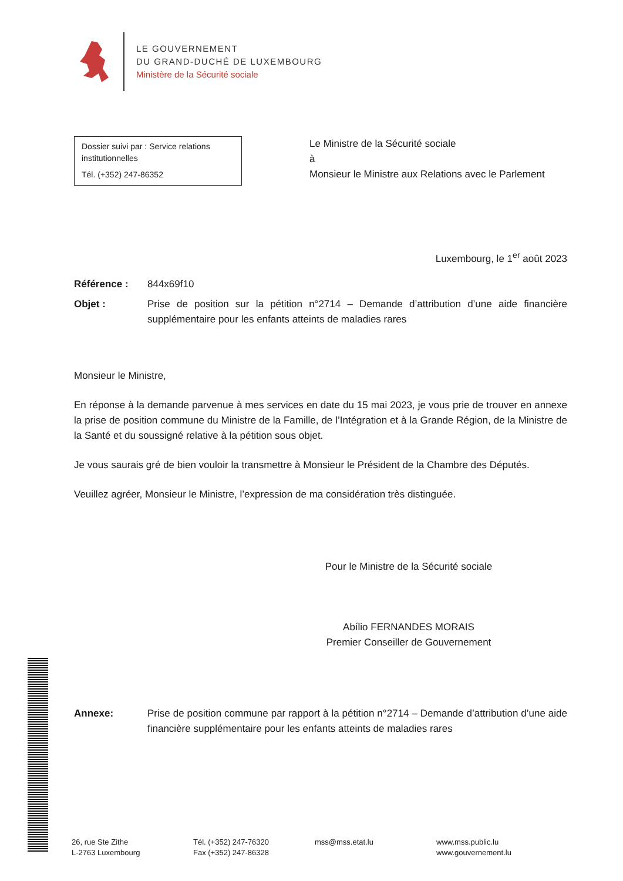LE GOUVERNEMENT
DU GRAND-DUCHÉ DE LUXEMBOURG
Ministère de la Sécurité sociale
Dossier suivi par : Service relations institutionnelles
Tél. (+352) 247-86352
Le Ministre de la Sécurité sociale
à
Monsieur le Ministre aux Relations avec le Parlement
Luxembourg, le 1<sup>er</sup> août 2023
Référence : 844x69f10
Objet : Prise de position sur la pétition n°2714 – Demande d’attribution d’une aide financière supplémentaire pour les enfants atteints de maladies rares
Monsieur le Ministre,
En réponse à la demande parvenue à mes services en date du 15 mai 2023, je vous prie de trouver en annexe la prise de position commune du Ministre de la Famille, de l’Intégration et à la Grande Région, de la Ministre de la Santé et du soussigné relative à la pétition sous objet.
Je vous saurais gré de bien vouloir la transmettre à Monsieur le Président de la Chambre des Députés.
Veuillez agréer, Monsieur le Ministre, l’expression de ma considération très distinguée.
Pour le Ministre de la Sécurité sociale
Abílio FERNANDES MORAIS
Premier Conseiller de Gouvernement
Annexe: Prise de position commune par rapport à la pétition n°2714 – Demande d’attribution d’une aide financière supplémentaire pour les enfants atteints de maladies rares
26, rue Ste Zithe
L-2763 Luxembourg
Tél. (+352) 247-76320
Fax (+352) 247-86328
mss@mss.etat.lu www.mss.public.lu
www.gouvernement.lu